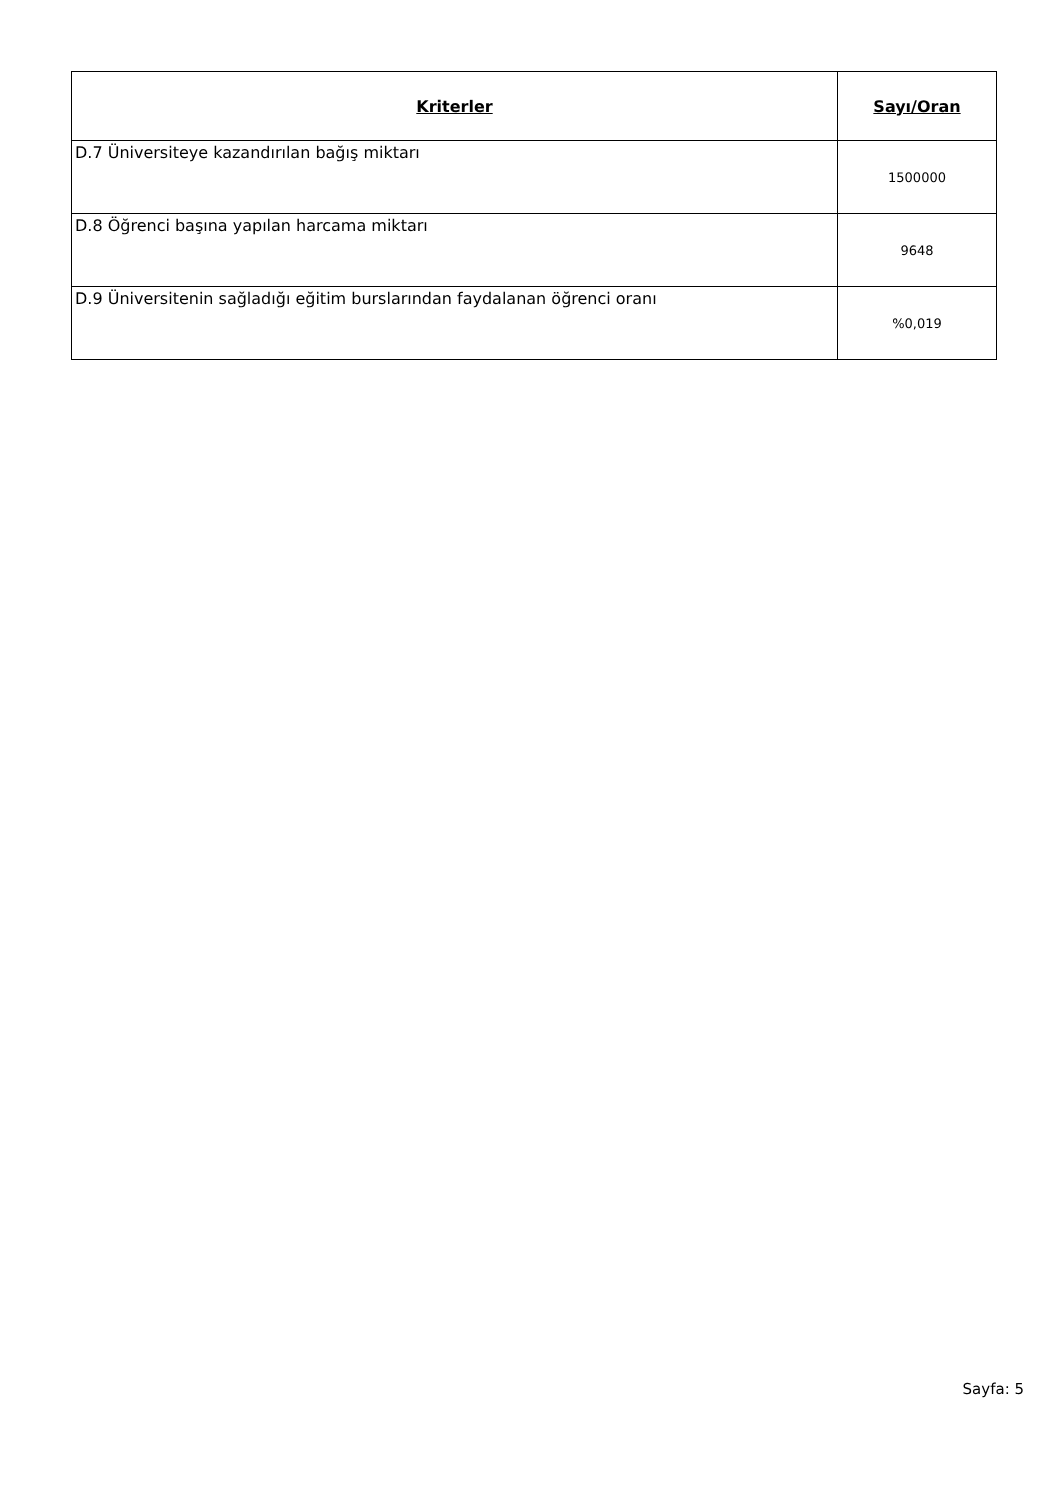| Kriterler | Sayı/Oran |
| --- | --- |
| D.7 Üniversiteye kazandırılan bağış miktarı | 1500000 |
| D.8 Öğrenci başına yapılan harcama miktarı | 9648 |
| D.9 Üniversitenin sağladığı eğitim burslarından faydalanan öğrenci oranı | %0,019 |
Sayfa: 5